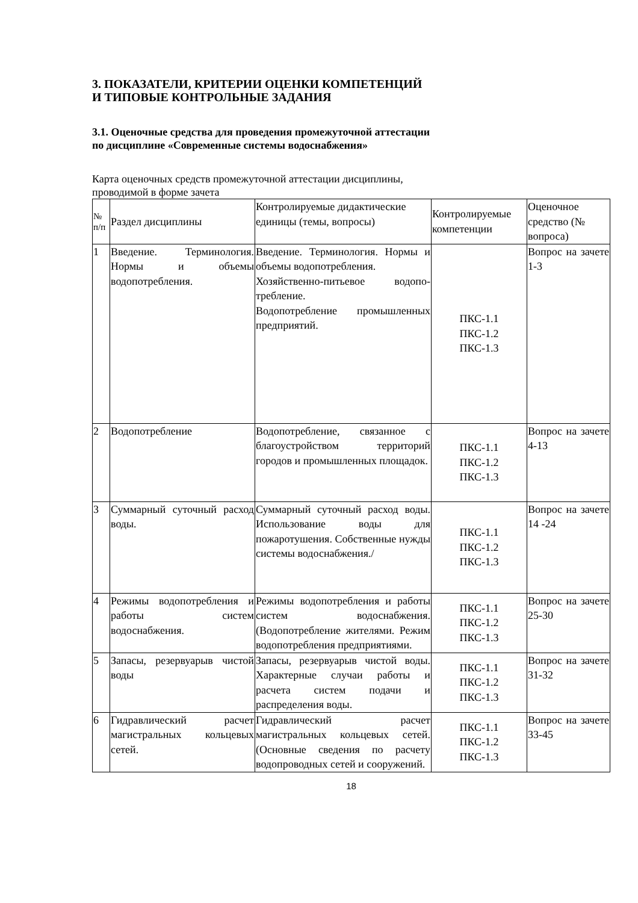3. ПОКАЗАТЕЛИ, КРИТЕРИИ ОЦЕНКИ КОМПЕТЕНЦИЙ
И ТИПОВЫЕ КОНТРОЛЬНЫЕ ЗАДАНИЯ
3.1. Оценочные средства для проведения промежуточной аттестации
по дисциплине «Современные системы водоснабжения»
Карта оценочных средств промежуточной аттестации дисциплины,
проводимой в форме зачета
| № п/п | Раздел дисциплины | Контролируемые дидактические единицы (темы, вопросы) | Контролируемые компетенции | Оценочное средство (№ вопроса) |
| 1 | Введение. Терминология. Нормы и объемы водопотребления. | Введение. Терминология. Нормы и объемы водопотребления. Хозяйственно-питьевое водопо-требление. Водопотребление промышленных предприятий. | ПКС-1.1 ПКС-1.2 ПКС-1.3 | Вопрос на зачете 1-3 |
| 2 | Водопотребление | Водопотребление, связанное с благоустройством территорий городов и промышленных площадок. | ПКС-1.1 ПКС-1.2 ПКС-1.3 | Вопрос на зачете 4-13 |
| 3 | Суммарный суточный расход воды. | Суммарный суточный расход воды. Использование воды для пожаротушения. Собственные нужды системы водоснабжения./ | ПКС-1.1 ПКС-1.2 ПКС-1.3 | Вопрос на зачете 14 -24 |
| 4 | Режимы водопотребления и работы систем водоснабжения. | Режимы водопотребления и работы систем водоснабжения. (Водопотребление жителями. Режим водопотребления предприятиями. | ПКС-1.1 ПКС-1.2 ПКС-1.3 | Вопрос на зачете 25-30 |
| 5 | Запасы, резервуарыв чистой воды | Запасы, резервуарыв чистой воды. Характерные случаи работы и расчета систем подачи и распределения воды. | ПКС-1.1 ПКС-1.2 ПКС-1.3 | Вопрос на зачете 31-32 |
| 6 | Гидравлический расчет магистральных кольцевых сетей. | Гидравлический расчет магистральных кольцевых сетей. (Основные сведения по расчету водопроводных сетей и сооружений. | ПКС-1.1 ПКС-1.2 ПКС-1.3 | Вопрос на зачете 33-45 |
18